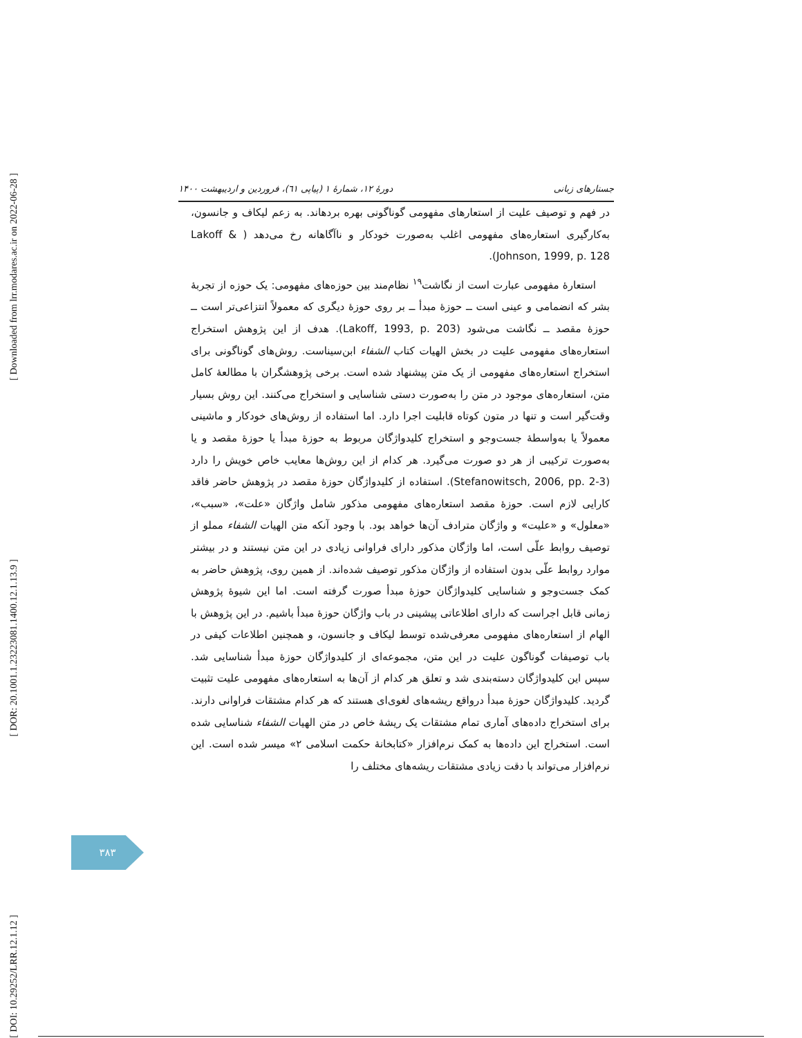[ Downloaded from lrr.modares.ac.ir on 2022-06-28 ]
[ DOR: 20.1001.1.23223081.1400.12.1.13.9 ]
[ DOI: 10.29252/LRR.12.1.12 ]
جستارهای زبانی دورهٔ ۱۲، شمارهٔ ۱ (پیاپی ٦١)، فروردین و اردیبهشت ۱۴۰۰
در فهم و توصیف علیت از استعارهای مفهومی گوناگونی بهره بردهاند. به زعم لیکاف و جانسون، به‌کارگیری استعاره‌های مفهومی اغلب به‌صورت خودکار و ناآگاهانه رخ می‌دهد ( Lakoff & Johnson, 1999, p. 128).
استعارهٔ مفهومی عبارت است از نگاشت<sup>١٩</sup> نظام‌مند بین حوزه‌های مفهومی: یک حوزه از تجربهٔ بشر که انضمامی و عینی است ــ حوزهٔ مبدأ ــ بر روی حوزهٔ دیگری که معمولاً انتزاعی‌تر است ــ حوزهٔ مقصد ــ نگاشت می‌شود (Lakoff, 1993, p. 203). هدف از این پژوهش استخراج استعاره‌های مفهومی علیت در بخش الهیات کتاب الشفاء ابن‌سیناست. روش‌های گوناگونی برای استخراج استعاره‌های مفهومی از یک متن پیشنهاد شده است. برخی پژوهشگران با مطالعهٔ کامل متن، استعاره‌های موجود در متن را به‌صورت دستی شناسایی و استخراج می‌کنند. این روش بسیار وقت‌گیر است و تنها در متون کوتاه قابلیت اجرا دارد. اما استفاده از روش‌های خودکار و ماشینی معمولاً یا به‌واسطهٔ جست‌وجو و استخراج کلیدواژگان مربوط به حوزهٔ مبدأ یا حوزهٔ مقصد و یا به‌صورت ترکیبی از هر دو صورت می‌گیرد. هر کدام از این روش‌ها معایب خاص خویش را دارد (Stefanowitsch, 2006, pp. 2-3). استفاده از کلیدواژگان حوزهٔ مقصد در پژوهش حاضر فاقد کارایی لازم است. حوزهٔ مقصد استعاره‌های مفهومی مذکور شامل واژگان «علت»، «سبب»، «معلول» و «علیت» و واژگان مترادف آن‌ها خواهد بود. با وجود آنکه متن الهیات الشفاء مملو از توصیف روابط علّی است، اما واژگان مذکور دارای فراوانی زیادی در این متن نیستند و در بیشتر موارد روابط علّی بدون استفاده از واژگان مذکور توصیف شده‌اند. از همین روی، پژوهش حاضر به کمک جست‌وجو و شناسایی کلیدواژگان حوزهٔ مبدأ صورت گرفته است. اما این شیوهٔ پژوهش زمانی قابل اجراست که دارای اطلاعاتی پیشینی در باب واژگان حوزهٔ مبدأ باشیم. در این پژوهش با الهام از استعاره‌های مفهومی معرفی‌شده توسط لیکاف و جانسون، و همچنین اطلاعات کیفی در باب توصیفات گوناگون علیت در این متن، مجموعه‌ای از کلیدواژگان حوزهٔ مبدأ شناسایی شد. سپس این کلیدواژگان دسته‌بندی شد و تعلق هر کدام از آن‌ها به استعاره‌های مفهومی علیت تثبیت گردید. کلیدواژگان حوزهٔ مبدأ درواقع ریشه‌های لغوی‌ای هستند که هر کدام مشتقات فراوانی دارند. برای استخراج داده‌های آماری تمام مشتقات یک ریشهٔ خاص در متن الهیات الشفاء شناسایی شده است. استخراج این داده‌ها به کمک نرم‌افزار «کتابخانهٔ حکمت اسلامی ۲» میسر شده است. این نرم‌افزار می‌تواند با دقت زیادی مشتقات ریشه‌های مختلف را
۳۸۳